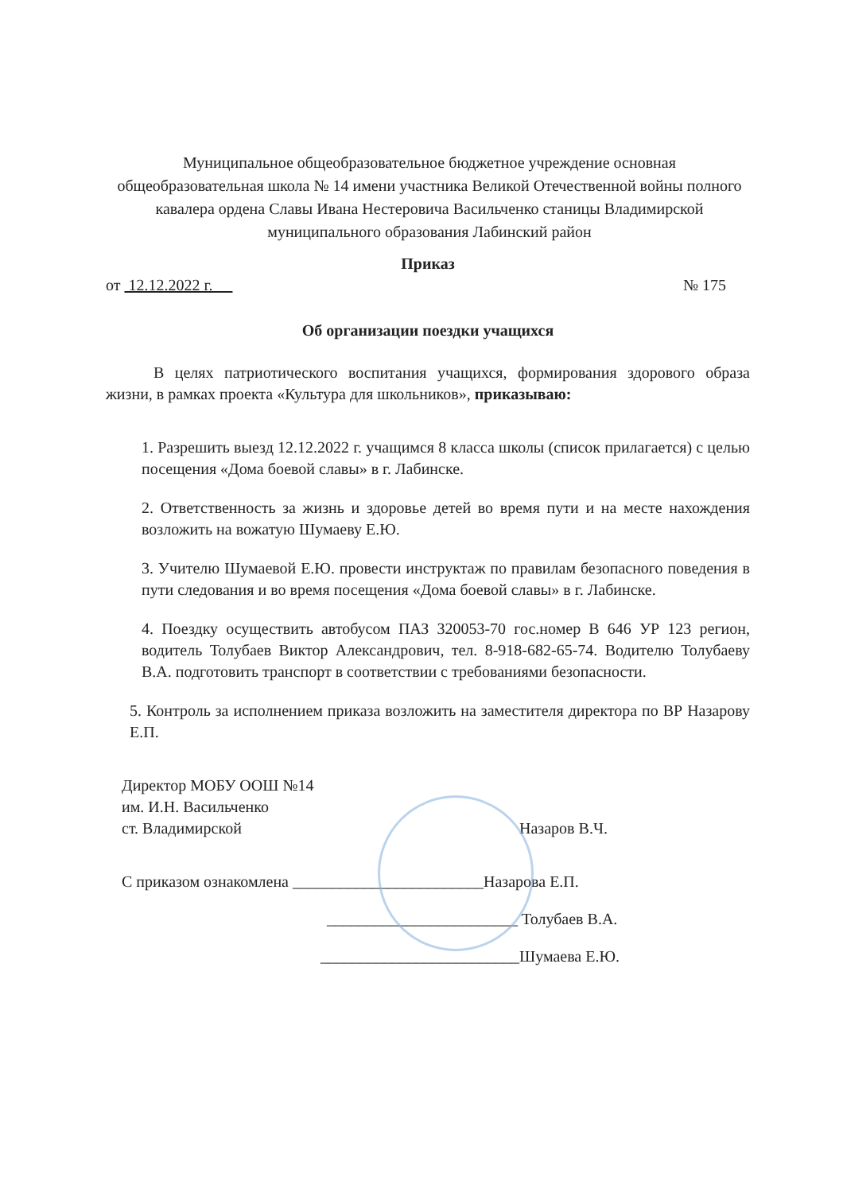Муниципальное общеобразовательное бюджетное учреждение основная общеобразовательная школа № 14 имени участника Великой Отечественной войны полного кавалера ордена Славы Ивана Нестеровича Васильченко станицы Владимирской муниципального образования Лабинский район
Приказ
от 12.12.2022 г. № 175
Об организации поездки учащихся
В целях патриотического воспитания учащихся, формирования здорового образа жизни, в рамках проекта «Культура для школьников», приказываю:
1. Разрешить выезд 12.12.2022 г. учащимся 8 класса школы (список прилагается) с целью посещения «Дома боевой славы» в г. Лабинске.
2. Ответственность за жизнь и здоровье детей во время пути и на месте нахождения возложить на вожатую Шумаеву Е.Ю.
3. Учителю Шумаевой Е.Ю. провести инструктаж по правилам безопасного поведения в пути следования и во время посещения «Дома боевой славы» в г. Лабинске.
4. Поездку осуществить автобусом ПАЗ 320053-70 гос.номер В 646 УР 123 регион, водитель Толубаев Виктор Александрович, тел. 8-918-682-65-74. Водителю Толубаеву В.А. подготовить транспорт в соответствии с требованиями безопасности.
5. Контроль за исполнением приказа возложить на заместителя директора по ВР Назарову Е.П.
Директор МОБУ ООШ №14
им. И.Н. Васильченко
ст. Владимирской Назаров В.Ч.
С приказом ознакомлена ________________________Назарова Е.П.
________________________ Толубаев В.А.
_________________________Шумаева Е.Ю.